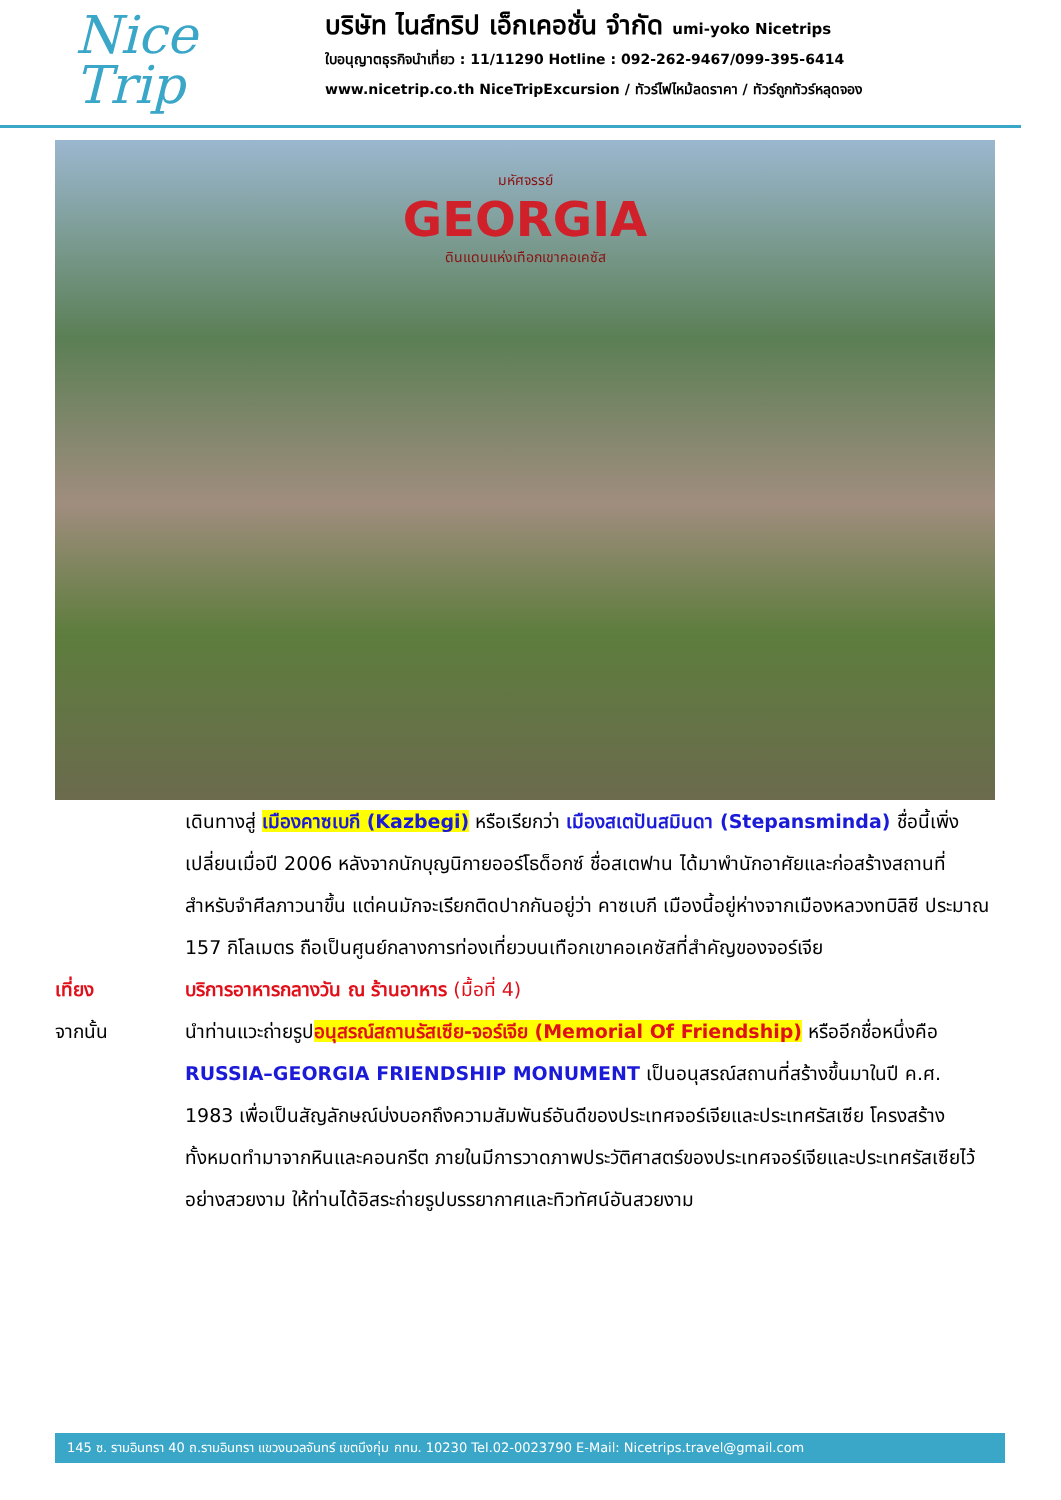Nice
Trip
บริษัท ไนส์ทริป เอ็กเคอชั่น จำกัด umi-yoko Nicetrips
ใบอนุญาตธุรกิจนำเที่ยว : 11/11290 Hotline : 092-262-9467/099-395-6414
www.nicetrip.co.th NiceTripExcursion / ทัวร์ไฟไหม้ลดราคา / ทัวร์ถูกทัวร์หลุดจอง
มหัศจรรย์
GEORGIA
ดินแดนแห่งเทือกเขาคอเคซัส
เดินทางสู่ เมืองคาซเบกี (Kazbegi) หรือเรียกว่า เมืองสเตปันสมินดา (Stepansminda) ชื่อนี้เพิ่งเปลี่ยนเมื่อปี 2006 หลังจากนักบุญนิกายออร์โธด็อกซ์ ชื่อสเตฟาน ได้มาพำนักอาศัยและก่อสร้างสถานที่สำหรับจำศีลภาวนาขึ้น แต่คนมักจะเรียกติดปากกันอยู่ว่า คาซเบกี เมืองนี้อยู่ห่างจากเมืองหลวงทบิลิซี ประมาณ 157 กิโลเมตร ถือเป็นศูนย์กลางการท่องเที่ยวบนเทือกเขาคอเคซัสที่สำคัญของจอร์เจีย
เที่ยง บริการอาหารกลางวัน ณ ร้านอาหาร (มื้อที่ 4)
จากนั้น นำท่านแวะถ่ายรูปอนุสรณ์สถานรัสเซีย-จอร์เจีย (Memorial Of Friendship) หรืออีกชื่อหนึ่งคือ RUSSIA–GEORGIA FRIENDSHIP MONUMENT เป็นอนุสรณ์สถานที่สร้างขึ้นมาในปี ค.ศ. 1983 เพื่อเป็นสัญลักษณ์บ่งบอกถึงความสัมพันธ์อันดีของประเทศจอร์เจียและประเทศรัสเซีย โครงสร้างทั้งหมดทำมาจากหินและคอนกรีต ภายในมีการวาดภาพประวัติศาสตร์ของประเทศจอร์เจียและประเทศรัสเซียไว้อย่างสวยงาม ให้ท่านได้อิสระถ่ายรูปบรรยากาศและทิวทัศน์อันสวยงาม
145 ซ. รามอินทรา 40 ถ.รามอินทรา แขวงนวลจันทร์ เขตบึงกุ่ม กทม. 10230 Tel.02-0023790 E-Mail: Nicetrips.travel@gmail.com